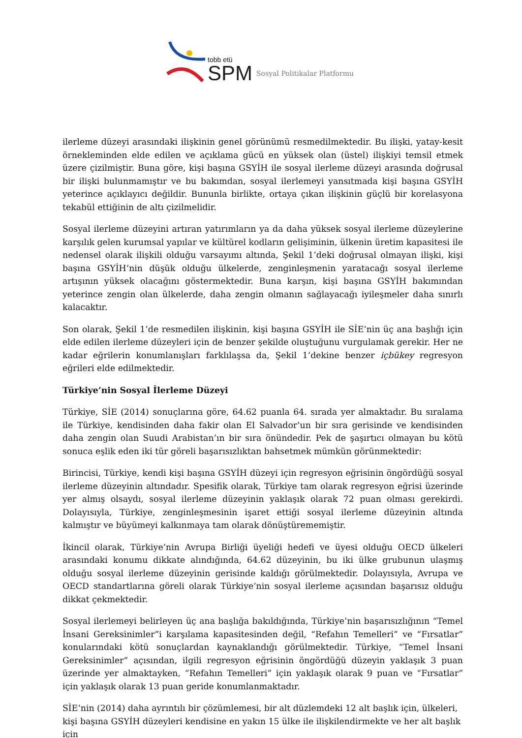tobb etü
SPM
Sosyal Politikalar Platformu
ilerleme düzeyi arasındaki ilişkinin genel görünümü resmedilmektedir. Bu ilişki, yatay-kesit örnekleminden elde edilen ve açıklama gücü en yüksek olan (üstel) ilişkiyi temsil etmek üzere çizilmiştir. Buna göre, kişi başına GSYİH ile sosyal ilerleme düzeyi arasında doğrusal bir ilişki bulunmamıştır ve bu bakımdan, sosyal ilerlemeyi yansıtmada kişi başına GSYİH yeterince açıklayıcı değildir. Bununla birlikte, ortaya çıkan ilişkinin güçlü bir korelasyona tekabül ettiğinin de altı çizilmelidir.
Sosyal ilerleme düzeyini artıran yatırımların ya da daha yüksek sosyal ilerleme düzeylerine karşılık gelen kurumsal yapılar ve kültürel kodların gelişiminin, ülkenin üretim kapasitesi ile nedensel olarak ilişkili olduğu varsayımı altında, Şekil 1’deki doğrusal olmayan ilişki, kişi başına GSYİH’nin düşük olduğu ülkelerde, zenginleşmenin yaratacağı sosyal ilerleme artışının yüksek olacağını göstermektedir. Buna karşın, kişi başına GSYİH bakımından yeterince zengin olan ülkelerde, daha zengin olmanın sağlayacağı iyileşmeler daha sınırlı kalacaktır.
Son olarak, Şekil 1’de resmedilen ilişkinin, kişi başına GSYİH ile SİE’nin üç ana başlığı için elde edilen ilerleme düzeyleri için de benzer şekilde oluştuğunu vurgulamak gerekir. Her ne kadar eğrilerin konumlanışları farklılaşsa da, Şekil 1’dekine benzer içbükey regresyon eğrileri elde edilmektedir.
Türkiye’nin Sosyal İlerleme Düzeyi
Türkiye, SİE (2014) sonuçlarına göre, 64.62 puanla 64. sırada yer almaktadır. Bu sıralama ile Türkiye, kendisinden daha fakir olan El Salvador’un bir sıra gerisinde ve kendisinden daha zengin olan Suudi Arabistan’ın bir sıra önündedir. Pek de şaşırtıcı olmayan bu kötü sonuca eşlik eden iki tür göreli başarısızlıktan bahsetmek mümkün görünmektedir:
Birincisi, Türkiye, kendi kişi başına GSYİH düzeyi için regresyon eğrisinin öngördüğü sosyal ilerleme düzeyinin altındadır. Spesifik olarak, Türkiye tam olarak regresyon eğrisi üzerinde yer almış olsaydı, sosyal ilerleme düzeyinin yaklaşık olarak 72 puan olması gerekirdi. Dolayısıyla, Türkiye, zenginleşmesinin işaret ettiği sosyal ilerleme düzeyinin altında kalmıştır ve büyümeyi kalkınmaya tam olarak dönüştürememiştir.
İkincil olarak, Türkiye’nin Avrupa Birliği üyeliği hedefi ve üyesi olduğu OECD ülkeleri arasındaki konumu dikkate alındığında, 64.62 düzeyinin, bu iki ülke grubunun ulaşmış olduğu sosyal ilerleme düzeyinin gerisinde kaldığı görülmektedir. Dolayısıyla, Avrupa ve OECD standartlarına göreli olarak Türkiye’nin sosyal ilerleme açısından başarısız olduğu dikkat çekmektedir.
Sosyal ilerlemeyi belirleyen üç ana başlığa bakıldığında, Türkiye’nin başarısızlığının “Temel İnsani Gereksinimler”i karşılama kapasitesinden değil, “Refahın Temelleri” ve “Fırsatlar” konularındaki kötü sonuçlardan kaynaklandığı görülmektedir. Türkiye, “Temel İnsani Gereksinimler” açısından, ilgili regresyon eğrisinin öngördüğü düzeyin yaklaşık 3 puan üzerinde yer almaktayken, “Refahın Temelleri” için yaklaşık olarak 9 puan ve “Fırsatlar” için yaklaşık olarak 13 puan geride konumlanmaktadır.
SİE’nin (2014) daha ayrıntılı bir çözümlemesi, bir alt düzlemdeki 12 alt başlık için, ülkeleri, kişi başına GSYİH düzeyleri kendisine en yakın 15 ülke ile ilişkilendirmekte ve her alt başlık için